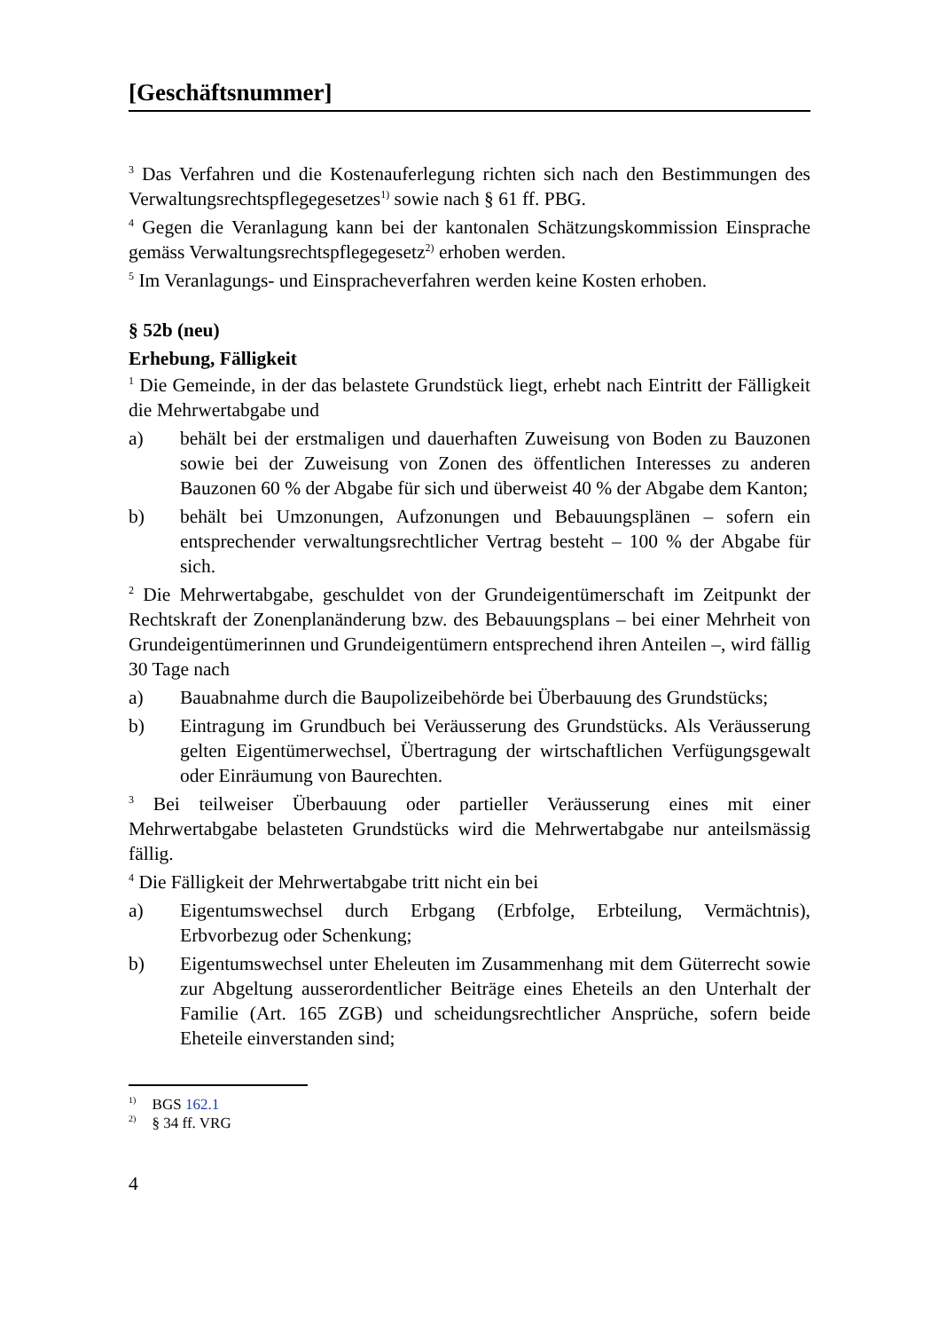[Geschäftsnummer]
<sup>3</sup> Das Verfahren und die Kostenauferlegung richten sich nach den Bestimmungen des Verwaltungsrechtspflegegesetzes<sup>1)</sup> sowie nach § 61 ff. PBG.
<sup>4</sup> Gegen die Veranlagung kann bei der kantonalen Schätzungskommission Einsprache gemäss Verwaltungsrechtspflegegesetz<sup>2)</sup> erhoben werden.
<sup>5</sup> Im Veranlagungs- und Einspracheverfahren werden keine Kosten erhoben.
§ 52b (neu)
Erhebung, Fälligkeit
<sup>1</sup> Die Gemeinde, in der das belastete Grundstück liegt, erhebt nach Eintritt der Fälligkeit die Mehrwertabgabe und
a) behält bei der erstmaligen und dauerhaften Zuweisung von Boden zu Bauzonen sowie bei der Zuweisung von Zonen des öffentlichen Interesses zu anderen Bauzonen 60 % der Abgabe für sich und überweist 40 % der Abgabe dem Kanton;
b) behält bei Umzonungen, Aufzonungen und Bebauungsplänen – sofern ein entsprechender verwaltungsrechtlicher Vertrag besteht – 100 % der Abgabe für sich.
<sup>2</sup> Die Mehrwertabgabe, geschuldet von der Grundeigentümerschaft im Zeitpunkt der Rechtskraft der Zonenplanänderung bzw. des Bebauungsplans – bei einer Mehrheit von Grundeigentümerinnen und Grundeigentümern entsprechend ihren Anteilen –, wird fällig 30 Tage nach
a) Bauabnahme durch die Baupolizeibehörde bei Überbauung des Grundstücks;
b) Eintragung im Grundbuch bei Veräusserung des Grundstücks. Als Veräusserung gelten Eigentümerwechsel, Übertragung der wirtschaftlichen Verfügungsgewalt oder Einräumung von Baurechten.
<sup>3</sup> Bei teilweiser Überbauung oder partieller Veräusserung eines mit einer Mehrwertabgabe belasteten Grundstücks wird die Mehrwertabgabe nur anteilsmässig fällig.
<sup>4</sup> Die Fälligkeit der Mehrwertabgabe tritt nicht ein bei
a) Eigentumswechsel durch Erbgang (Erbfolge, Erbteilung, Vermächtnis), Erbvorbezug oder Schenkung;
b) Eigentumswechsel unter Eheleuten im Zusammenhang mit dem Güterrecht sowie zur Abgeltung ausserordentlicher Beiträge eines Eheteils an den Unterhalt der Familie (Art. 165 ZGB) und scheidungsrechtlicher Ansprüche, sofern beide Eheteile einverstanden sind;
<sup>1)</sup> BGS 162.1
<sup>2)</sup> § 34 ff. VRG
4